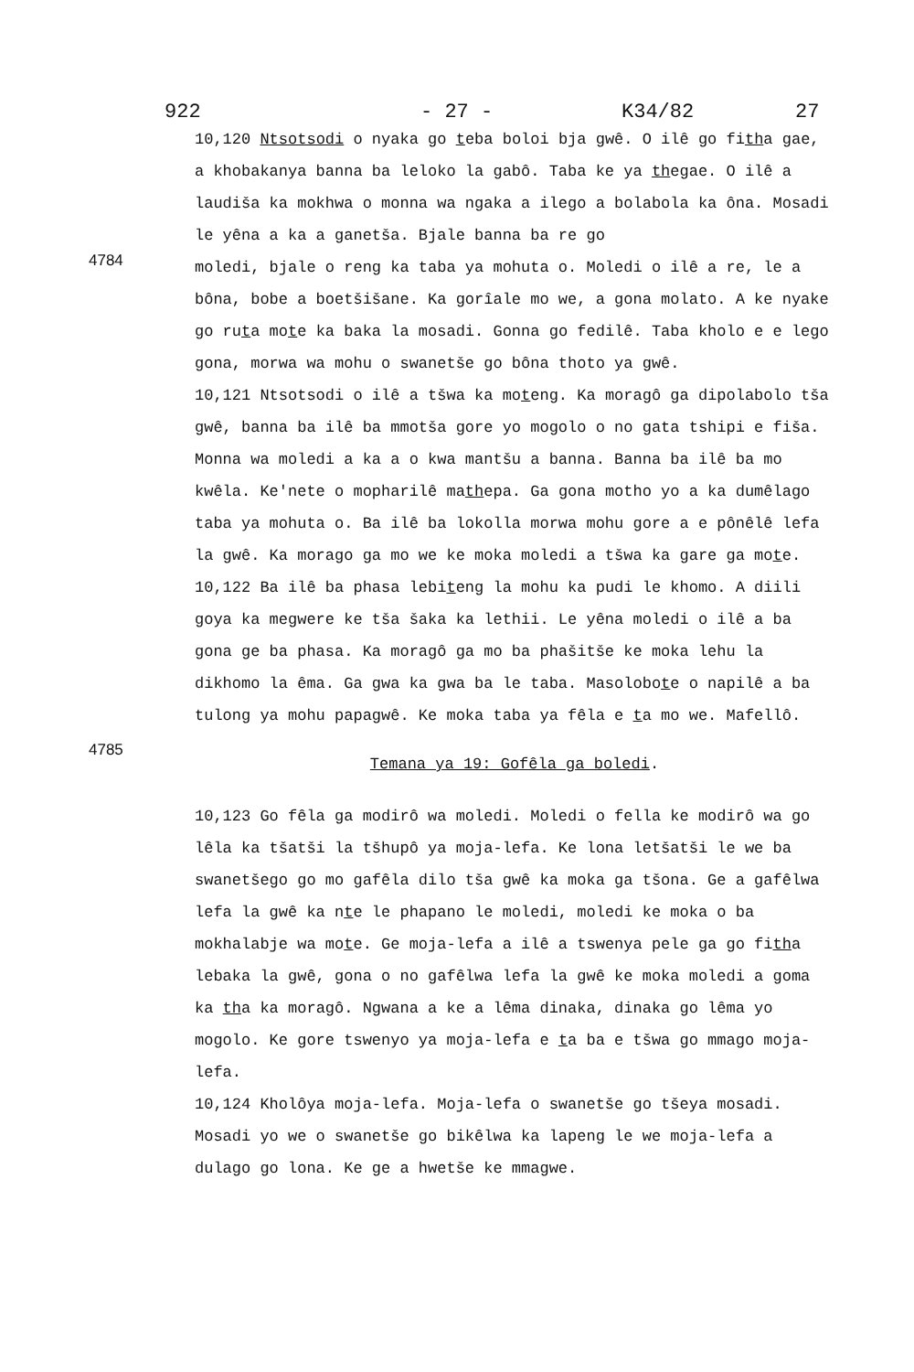922 - 27 - K34/82 27
10,120 Ntsotsodi o nyaka go teba boloi bja gwê. O ilê go fitha gae, a khobakanya banna ba leloko la gabô. Taba ke ya thegae. O ilê a laudiša ka mokhwa o monna wa ngaka a ilego a bolabola ka ôna. Mosadi le yêna a ka a ganetša. Bjale banna ba re go
4784
moledi, bjale o reng ka taba ya mohuta o. Moledi o ilê a re, le a bôna, bobe a boetšišane. Ka gorîale mo we, a gona molato. A ke nyake go ruta mote ka baka la mosadi. Gonna go fedilê. Taba kholo e e lego gona, morwa wa mohu o swanetše go bôna thoto ya gwê.
10,121 Ntsotsodi o ilê a tšwa ka moteng. Ka moragô ga dipolabolo tša gwê, banna ba ilê ba mmotša gore yo mogolo o no gata tshipi e fiša. Monna wa moledi a ka a o kwa mantšu a banna. Banna ba ilê ba mo kwêla. Ke'nete o mopharilê mathepa. Ga gona motho yo a ka dumêlago taba ya mohuta o. Ba ilê ba lokolla morwa mohu gore a e pônêlê lefa la gwê. Ka morago ga mo we ke moka moledi a tšwa ka gare ga mote.
10,122 Ba ilê ba phasa lebiteng la mohu ka pudi le khomo. A diili goya ka megwere ke tša šaka ka lethii. Le yêna moledi o ilê a ba gona ge ba phasa. Ka moragô ga mo ba phašitše ke moka lehu la dikhomo la êma. Ga gwa ka gwa ba le taba. Masolobote o napilê a ba tulong ya mohu papagwê. Ke moka taba ya fêla e ta mo we. Mafellô.
4785
Temana ya 19: Gofêla ga boledi.
10,123 Go fêla ga modirô wa moledi. Moledi o fella ke modirô wa go lêla ka tšatši la tšhupô ya moja-lefa. Ke lona letšatši le we ba swanetšego go mo gafêla dilo tša gwê ka moka ga tšona. Ge a gafêlwa lefa la gwê ka nte le phapano le moledi, moledi ke moka o ba mokhalabje wa mote. Ge moja-lefa a ilê a tswenya pele ga go fitha lebaka la gwê, gona o no gafêlwa lefa la gwê ke moka moledi a goma ka tha ka moragô. Ngwana a ke a lêma dinaka, dinaka go lêma yo mogolo. Ke gore tswenyo ya moja-lefa e ta ba e tšwa go mmago moja-lefa.
10,124 Kholôya moja-lefa. Moja-lefa o swanetše go tšeya mosadi. Mosadi yo we o swanetše go bikêlwa ka lapeng le we moja-lefa a dulago go lona. Ke ge a hwetše ke mmagwe.